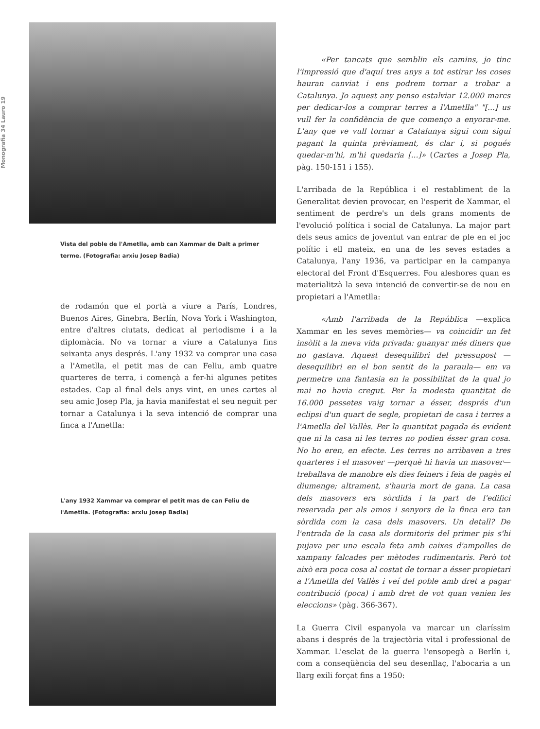Monografia 34 Lauro 19
Vista del poble de l'Ametlla, amb can Xammar de Dalt a primer terme. (Fotografia: arxiu Josep Badia)
de rodamón que el portà a viure a París, Londres, Buenos Aires, Ginebra, Berlín, Nova York i Washington, entre d'altres ciutats, dedicat al periodisme i a la diplomàcia. No va tornar a viure a Catalunya fins seixanta anys després. L'any 1932 va comprar una casa a l'Ametlla, el petit mas de can Feliu, amb quatre quarteres de terra, i començà a fer-hi algunes petites estades. Cap al final dels anys vint, en unes cartes al seu amic Josep Pla, ja havia manifestat el seu neguit per tornar a Catalunya i la seva intenció de comprar una finca a l'Ametlla:
L'any 1932 Xammar va comprar el petit mas de can Feliu de l'Ametlla. (Fotografia: arxiu Josep Badia)
«Per tancats que semblin els camins, jo tinc l'impressió que d'aquí tres anys a tot estirar les coses hauran canviat i ens podrem tornar a trobar a Catalunya. Jo aquest any penso estalviar 12.000 marcs per dedicar-los a comprar terres a l'Ametlla" "[...] us vull fer la confidència de que començo a enyorar-me. L'any que ve vull tornar a Catalunya sigui com sigui pagant la quinta prèviament, és clar i, si pogués quedar-m'hi, m'hi quedaria [...]» (Cartes a Josep Pla, pàg. 150-151 i 155).
L'arribada de la República i el restabliment de la Generalitat devien provocar, en l'esperit de Xammar, el sentiment de perdre's un dels grans moments de l'evolució política i social de Catalunya. La major part dels seus amics de joventut van entrar de ple en el joc polític i ell mateix, en una de les seves estades a Catalunya, l'any 1936, va participar en la campanya electoral del Front d'Esquerres. Fou aleshores quan es materialitzà la seva intenció de convertir-se de nou en propietari a l'Ametlla:
«Amb l'arribada de la República —explica Xammar en les seves memòries— va coincidir un fet insòlit a la meva vida privada: guanyar més diners que no gastava. Aquest desequilibri del pressupost —desequilibri en el bon sentit de la paraula— em va permetre una fantasia en la possibilitat de la qual jo mai no havia cregut. Per la modesta quantitat de 16.000 pessetes vaig tornar a ésser, després d'un eclipsi d'un quart de segle, propietari de casa i terres a l'Ametlla del Vallès. Per la quantitat pagada és evident que ni la casa ni les terres no podien ésser gran cosa. No ho eren, en efecte. Les terres no arribaven a tres quarteres i el masover —perquè hi havia un masover— treballava de manobre els dies feiners i feia de pagès el diumenge; altrament, s'hauria mort de gana. La casa dels masovers era sòrdida i la part de l'edifici reservada per als amos i senyors de la finca era tan sòrdida com la casa dels masovers. Un detall? De l'entrada de la casa als dormitoris del primer pis s'hi pujava per una escala feta amb caixes d'ampolles de xampany falcades per mètodes rudimentaris. Però tot això era poca cosa al costat de tornar a ésser propietari a l'Ametlla del Vallès i veí del poble amb dret a pagar contribució (poca) i amb dret de vot quan venien les eleccions» (pàg. 366-367).
La Guerra Civil espanyola va marcar un claríssim abans i després de la trajectòria vital i professional de Xammar. L'esclat de la guerra l'ensopegà a Berlín i, com a conseqüència del seu desenllaç, l'abocaria a un llarg exili forçat fins a 1950: